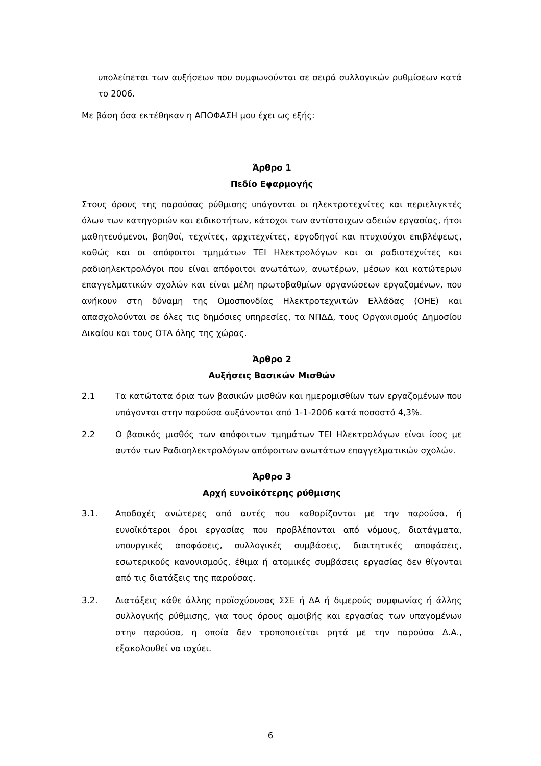υπολείπεται των αυξήσεων που συμφωνούνται σε σειρά συλλογικών ρυθμίσεων κατά το 2006.
Με βάση όσα εκτέθηκαν η ΑΠΟΦΑΣΗ μου έχει ως εξής:
Άρθρο 1
Πεδίο Εφαρμογής
Στους όρους της παρούσας ρύθμισης υπάγονται οι ηλεκτροτεχνίτες και περιελιγκτές όλων των κατηγοριών και ειδικοτήτων, κάτοχοι των αντίστοιχων αδειών εργασίας, ήτοι μαθητευόμενοι, βοηθοί, τεχνίτες, αρχιτεχνίτες, εργοδηγοί και πτυχιούχοι επιβλέψεως, καθώς και οι απόφοιτοι τμημάτων ΤΕΙ Ηλεκτρολόγων και οι ραδιοτεχνίτες και ραδιοηλεκτρολόγοι που είναι απόφοιτοι ανωτάτων, ανωτέρων, μέσων και κατώτερων επαγγελματικών σχολών και είναι μέλη πρωτοβαθμίων οργανώσεων εργαζομένων, που ανήκουν στη δύναμη της Ομοσπονδίας Ηλεκτροτεχνιτών Ελλάδας (ΟΗΕ) και απασχολούνται σε όλες τις δημόσιες υπηρεσίες, τα ΝΠΔΔ, τους Οργανισμούς Δημοσίου Δικαίου και τους ΟΤΑ όλης της χώρας.
Άρθρο 2
Αυξήσεις Βασικών Μισθών
2.1 Τα κατώτατα όρια των βασικών μισθών και ημερομισθίων των εργαζομένων που υπάγονται στην παρούσα αυξάνονται από 1-1-2006 κατά ποσοστό 4,3%.
2.2 Ο βασικός μισθός των απόφοιτων τμημάτων ΤΕΙ Ηλεκτρολόγων είναι ίσος με αυτόν των Ραδιοηλεκτρολόγων απόφοιτων ανωτάτων επαγγελματικών σχολών.
Άρθρο 3
Αρχή ευνοϊκότερης ρύθμισης
3.1. Αποδοχές ανώτερες από αυτές που καθορίζονται με την παρούσα, ή ευνοϊκότεροι όροι εργασίας που προβλέπονται από νόμους, διατάγματα, υπουργικές αποφάσεις, συλλογικές συμβάσεις, διαιτητικές αποφάσεις, εσωτερικούς κανονισμούς, έθιμα ή ατομικές συμβάσεις εργασίας δεν θίγονται από τις διατάξεις της παρούσας.
3.2. Διατάξεις κάθε άλλης προϊσχύουσας ΣΣΕ ή ΔΑ ή διμερούς συμφωνίας ή άλλης συλλογικής ρύθμισης, για τους όρους αμοιβής και εργασίας των υπαγομένων στην παρούσα, η οποία δεν τροποποιείται ρητά με την παρούσα Δ.Α., εξακολουθεί να ισχύει.
6